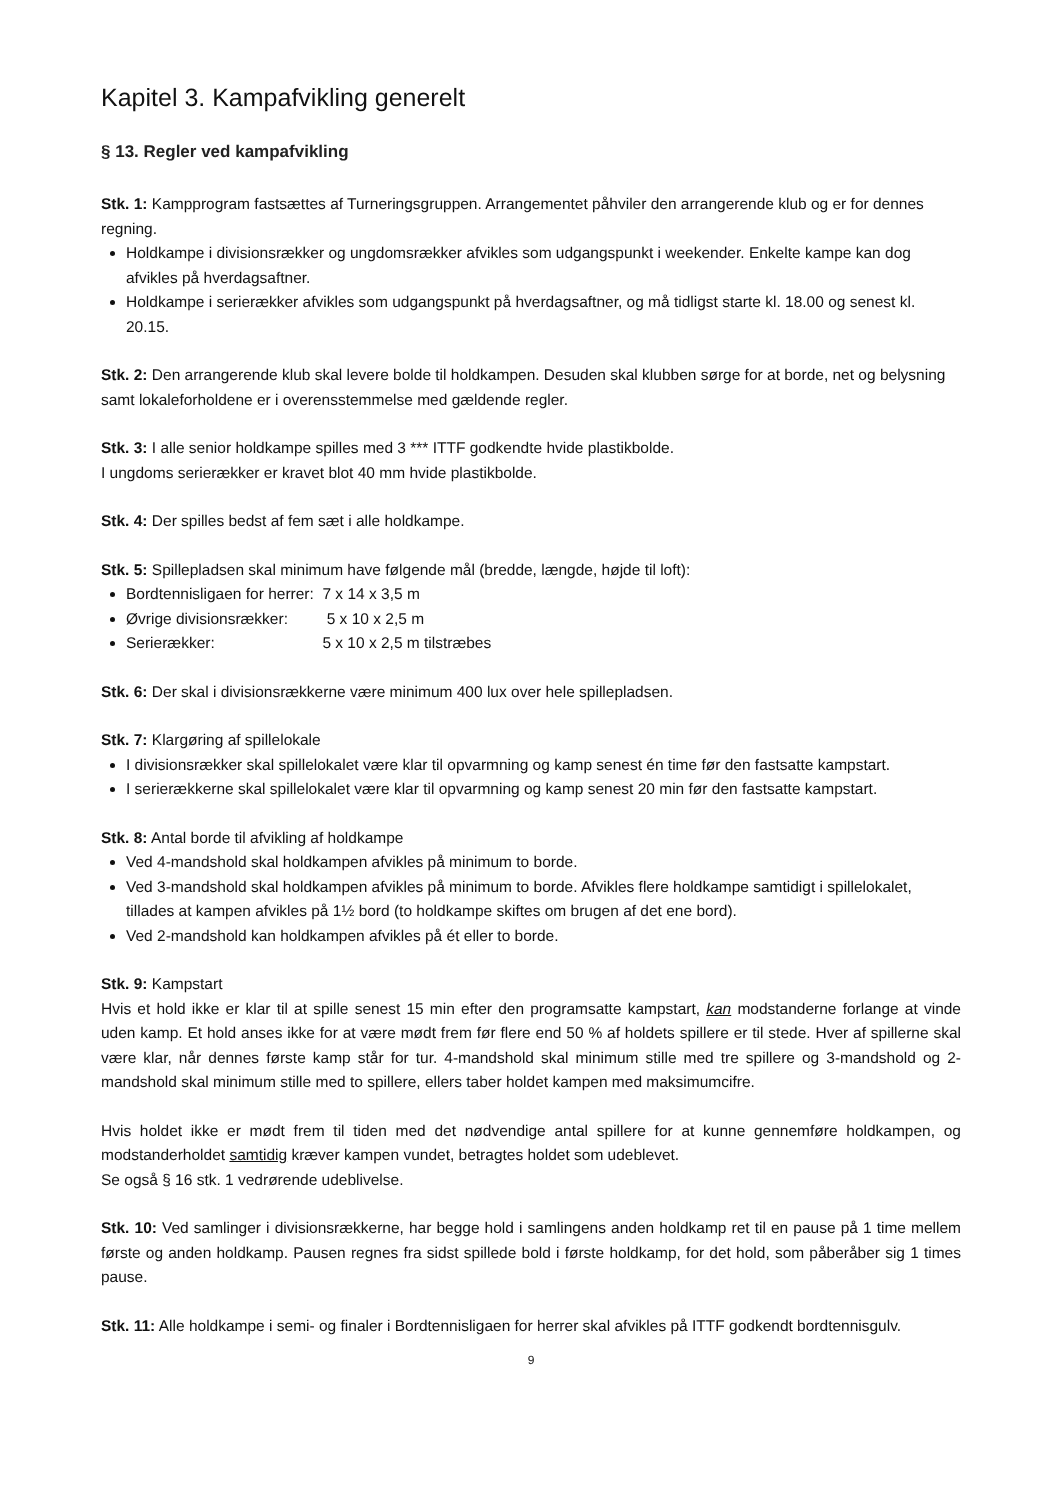Kapitel 3. Kampafvikling generelt
§ 13. Regler ved kampafvikling
Stk. 1: Kampprogram fastsættes af Turneringsgruppen. Arrangementet påhviler den arrangerende klub og er for dennes regning.
Holdkampe i divisionsrækker og ungdomsrækker afvikles som udgangspunkt i weekender. Enkelte kampe kan dog afvikles på hverdagsaftner.
Holdkampe i serierækker afvikles som udgangspunkt på hverdagsaftner, og må tidligst starte kl. 18.00 og senest kl. 20.15.
Stk. 2: Den arrangerende klub skal levere bolde til holdkampen. Desuden skal klubben sørge for at borde, net og belysning samt lokaleforholdene er i overensstemmelse med gældende regler.
Stk. 3: I alle senior holdkampe spilles med 3 *** ITTF godkendte hvide plastikbolde.
I ungdoms serierækker er kravet blot 40 mm hvide plastikbolde.
Stk. 4: Der spilles bedst af fem sæt i alle holdkampe.
Stk. 5: Spillepladsen skal minimum have følgende mål (bredde, længde, højde til loft):
Bordtennisligaen for herrer: 7 x 14 x 3,5 m
Øvrige divisionsrækker: 5 x 10 x 2,5 m
Serierækker: 5 x 10 x 2,5 m tilstræbes
Stk. 6: Der skal i divisionsrækkerne være minimum 400 lux over hele spillepladsen.
Stk. 7: Klargøring af spillelokale
I divisionsrækker skal spillelokalet være klar til opvarmning og kamp senest én time før den fastsatte kampstart.
I serierækkerne skal spillelokalet være klar til opvarmning og kamp senest 20 min før den fastsatte kampstart.
Stk. 8: Antal borde til afvikling af holdkampe
Ved 4-mandshold skal holdkampen afvikles på minimum to borde.
Ved 3-mandshold skal holdkampen afvikles på minimum to borde. Afvikles flere holdkampe samtidigt i spillelokalet, tillades at kampen afvikles på 1½ bord (to holdkampe skiftes om brugen af det ene bord).
Ved 2-mandshold kan holdkampen afvikles på ét eller to borde.
Stk. 9: Kampstart
Hvis et hold ikke er klar til at spille senest 15 min efter den programsatte kampstart, kan modstanderne forlange at vinde uden kamp. Et hold anses ikke for at være mødt frem før flere end 50 % af holdets spillere er til stede. Hver af spillerne skal være klar, når dennes første kamp står for tur. 4-mandshold skal minimum stille med tre spillere og 3-mandshold og 2-mandshold skal minimum stille med to spillere, ellers taber holdet kampen med maksimumcifre.
Hvis holdet ikke er mødt frem til tiden med det nødvendige antal spillere for at kunne gennemføre holdkampen, og modstanderholdet samtidig kræver kampen vundet, betragtes holdet som udeblevet.
Se også § 16 stk. 1 vedrørende udeblivelse.
Stk. 10: Ved samlinger i divisionsrækkerne, har begge hold i samlingens anden holdkamp ret til en pause på 1 time mellem første og anden holdkamp. Pausen regnes fra sidst spillede bold i første holdkamp, for det hold, som påberåber sig 1 times pause.
Stk. 11: Alle holdkampe i semi- og finaler i Bordtennisligaen for herrer skal afvikles på ITTF godkendt bordtennisgulv.
9